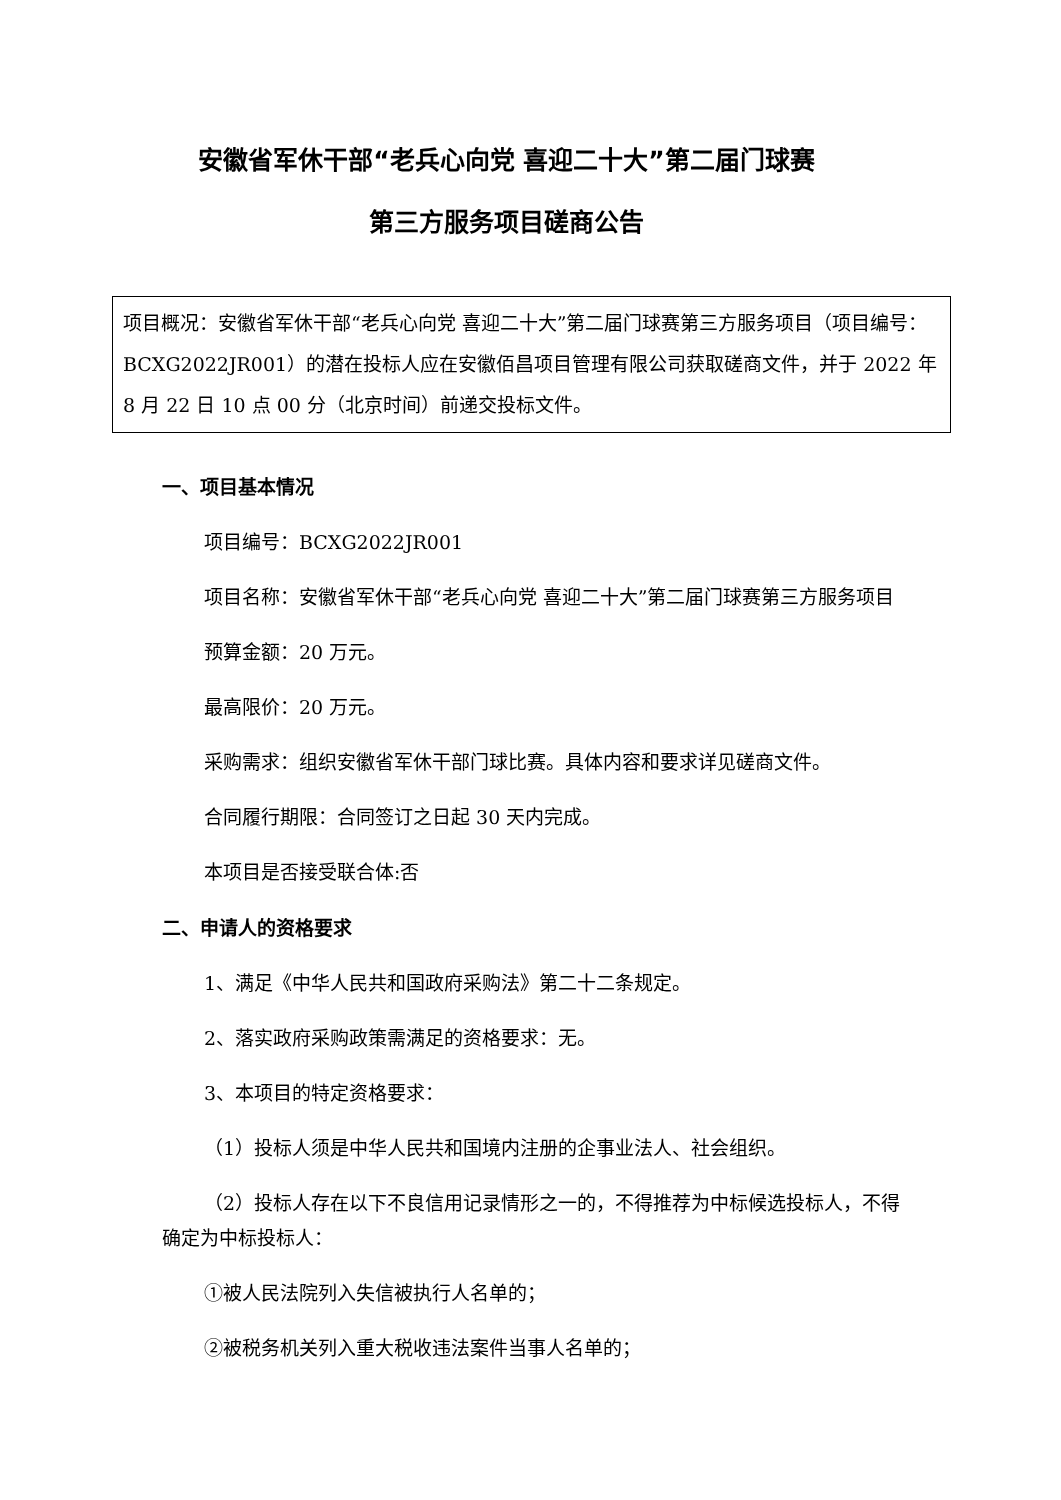安徽省军休干部“老兵心向党 喜迎二十大”第二届门球赛
第三方服务项目磋商公告
项目概况：安徽省军休干部“老兵心向党 喜迎二十大”第二届门球赛第三方服务项目（项目编号：BCXG2022JR001）的潜在投标人应在安徽佰昌项目管理有限公司获取磋商文件，并于 2022 年 8 月 22 日 10 点 00 分（北京时间）前递交投标文件。
一、项目基本情况
项目编号：BCXG2022JR001
项目名称：安徽省军休干部“老兵心向党 喜迎二十大”第二届门球赛第三方服务项目
预算金额：20 万元。
最高限价：20 万元。
采购需求：组织安徽省军休干部门球比赛。具体内容和要求详见磋商文件。
合同履行期限：合同签订之日起 30 天内完成。
本项目是否接受联合体:否
二、申请人的资格要求
1、满足《中华人民共和国政府采购法》第二十二条规定。
2、落实政府采购政策需满足的资格要求：无。
3、本项目的特定资格要求：
（1）投标人须是中华人民共和国境内注册的企事业法人、社会组织。
（2）投标人存在以下不良信用记录情形之一的，不得推荐为中标候选投标人，不得确定为中标投标人：
①被人民法院列入失信被执行人名单的；
②被税务机关列入重大税收违法案件当事人名单的；